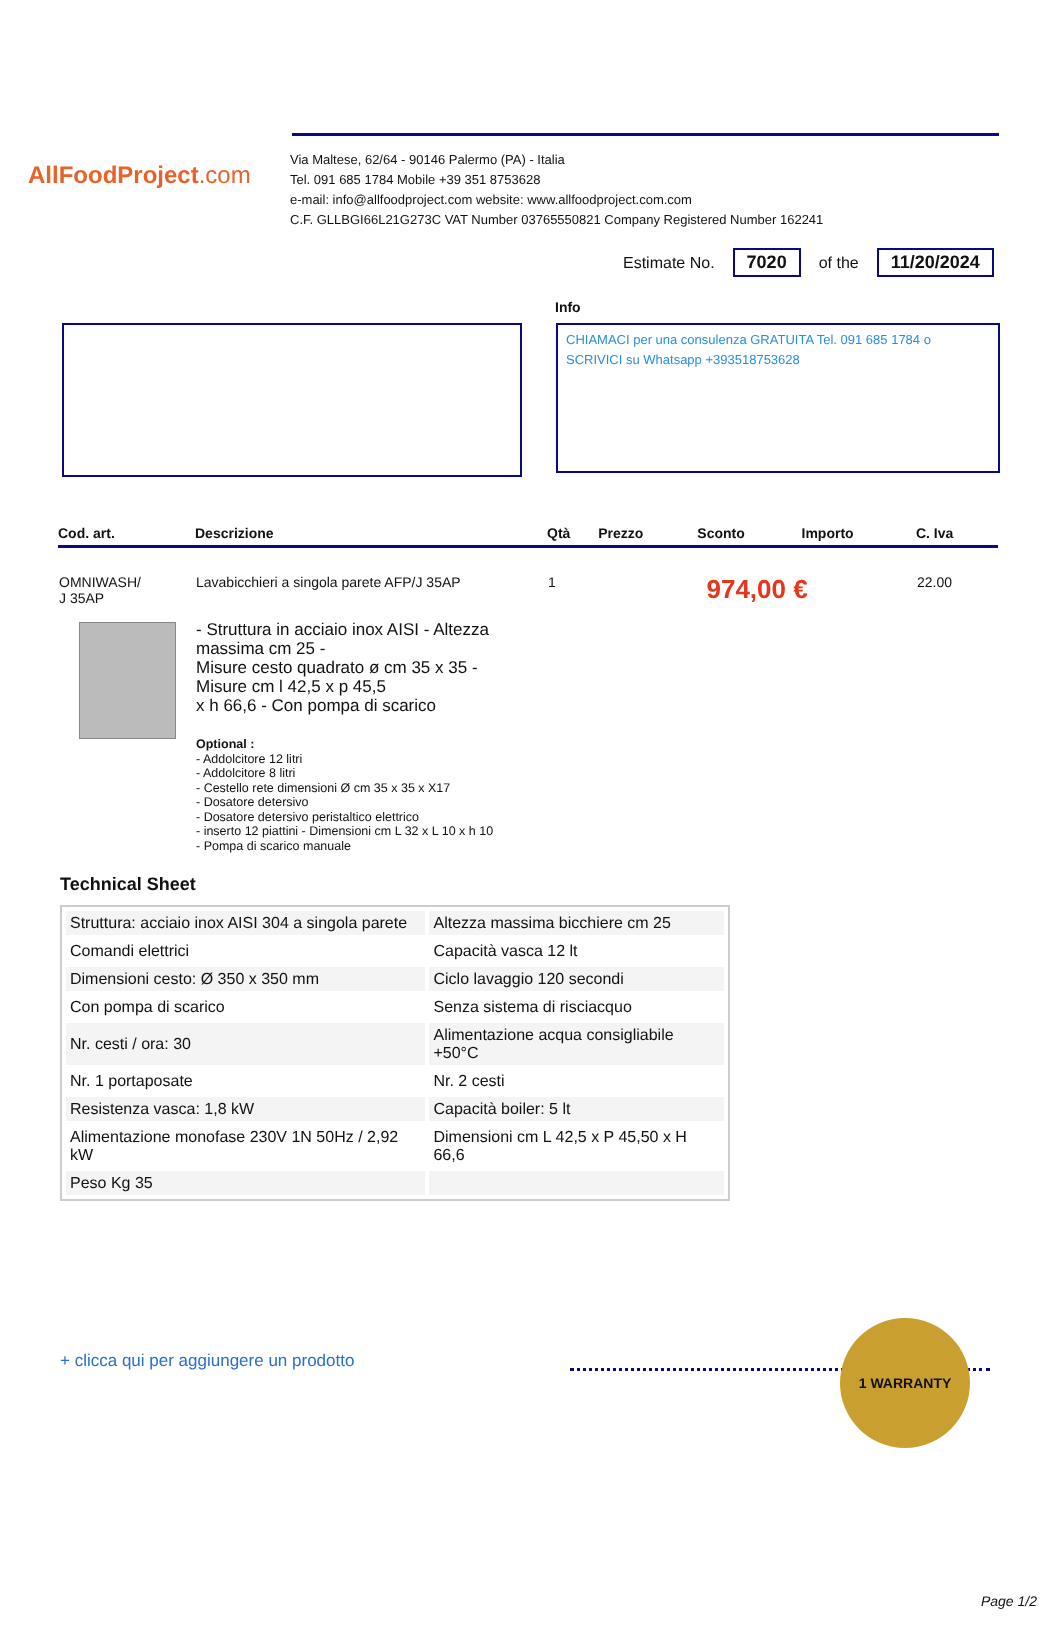AllFoodProject.com
Via Maltese, 62/64 - 90146 Palermo (PA) - Italia
Tel. 091 685 1784 Mobile +39 351 8753628
e-mail: info@allfoodproject.com website: www.allfoodproject.com.com
C.F. GLLBGI66L21G273C VAT Number 03765550821 Company Registered Number 162241
Estimate No. 7020 of the 11/20/2024
Info
CHIAMACI per una consulenza GRATUITA Tel. 091 685 1784 o SCRIVICI su Whatsapp +393518753628
| Cod. art. | Descrizione | Qtà | Prezzo | Sconto | Importo | C. Iva |
| --- | --- | --- | --- | --- | --- | --- |
| OMNIWASH/ J 35AP | Lavabicchieri a singola parete AFP/J 35AP - Struttura in acciaio inox AISI - Altezza massima cm 25 - Misure cesto quadrato ø cm 35 x 35 - Misure cm l 42,5 x p 45,5 x h 66,6 - Con pompa di scarico Optional : - Addolcitore 12 litri - Addolcitore 8 litri - Cestello rete dimensioni Ø cm 35 x 35 x X17 - Dosatore detersivo - Dosatore detersivo peristaltico elettrico - inserto 12 piattini - Dimensioni cm L 32 x L 10 x h 10 - Pompa di scarico manuale | 1 | 974,00 € | | | 22.00 |
Technical Sheet
| Struttura: acciaio inox AISI 304 a singola parete | Altezza massima bicchiere cm 25 |
| Comandi elettrici | Capacità vasca 12 lt |
| Dimensioni cesto: Ø 350 x 350 mm | Ciclo lavaggio 120 secondi |
| Con pompa di scarico | Senza sistema di risciacquo |
| Nr. cesti / ora: 30 | Alimentazione acqua consigliabile +50°C |
| Nr. 1 portaposate | Nr. 2 cesti |
| Resistenza vasca: 1,8 kW | Capacità boiler: 5 lt |
| Alimentazione monofase 230V 1N 50Hz / 2,92 kW | Dimensioni cm L 42,5 x P 45,50 x H 66,6 |
| Peso Kg 35 | |
1 WARRANTY
+ clicca qui per aggiungere un prodotto
Page 1/2